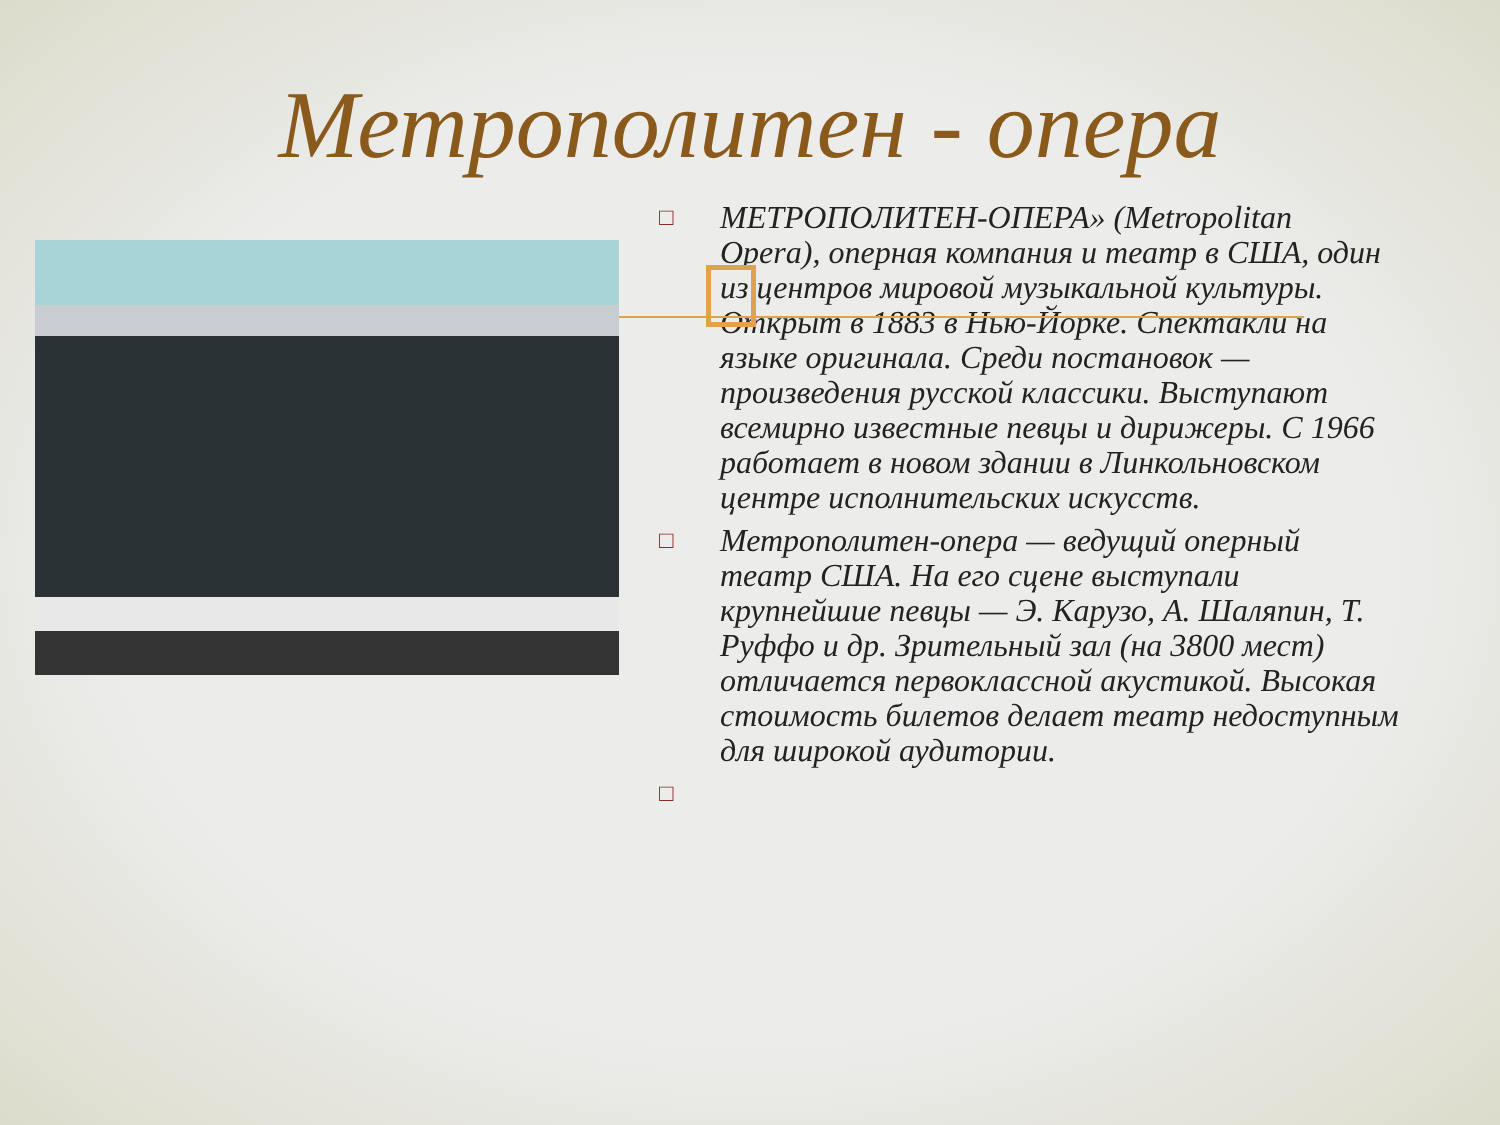Метрополитен - опера
□ МЕТРОПОЛИТЕН-ОПЕРА» (Metropolitan Opera), оперная компания и театр в США, один из центров мировой музыкальной культуры. Открыт в 1883 в Нью-Йорке. Спектакли на языке оригинала. Среди постановок — произведения русской классики. Выступают всемирно известные певцы и дирижеры. С 1966 работает в новом здании в Линкольновском центре исполнительских искусств.
□ Метрополитен-опера — ведущий оперный театр США. На его сцене выступали крупнейшие певцы — Э. Карузо, А. Шаляпин, Т. Руффо и др. Зрительный зал (на 3800 мест) отличается первоклассной акустикой. Высокая стоимость билетов делает театр недоступным для широкой аудитории.
□